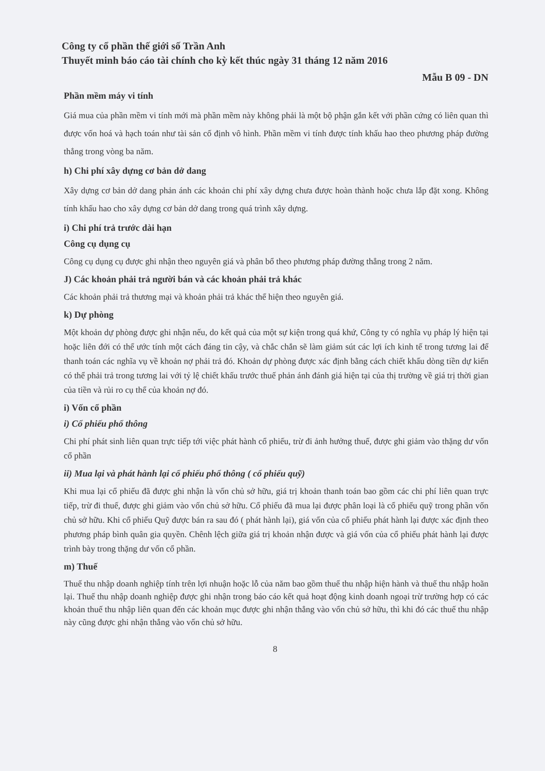Công ty cổ phần thế giới số Trần Anh
Thuyết minh báo cáo tài chính cho kỳ kết thúc ngày 31 tháng 12 năm 2016
Mẫu B 09 - DN
Phần mềm máy vi tính
Giá mua của phần mềm vi tính mới mà phần mềm này không phải là một bộ phận gắn kết với phần cứng có liên quan thì được vốn hoá và hạch toán như tài sản cố định vô hình. Phần mềm vi tính được tính khấu hao theo phương pháp đường thẳng trong vòng ba năm.
h) Chi phí xây dựng cơ bản dở dang
Xây dựng cơ bản dở dang phản ánh các khoản chi phí xây dựng chưa được hoàn thành hoặc chưa lắp đặt xong. Không tính khấu hao cho xây dựng cơ bản dở dang trong quá trình xây dựng.
i) Chi phí trả trước dài hạn
Công cụ dụng cụ
Công cụ dụng cụ được ghi nhận theo nguyên giá và phân bổ theo phương pháp đường thẳng trong 2 năm.
J) Các khoản phải trả người bán và các khoản phải trả khác
Các khoản phải trả thương mại và khoản phải trả khác thể hiện theo nguyên giá.
k) Dự phòng
Một khoản dự phòng được ghi nhận nếu, do kết quả của một sự kiện trong quá khứ, Công ty có nghĩa vụ pháp lý hiện tại hoặc liên đới có thể ước tính một cách đáng tin cậy, và chắc chắn sẽ làm giảm sút các lợi ích kinh tế trong tương lai để thanh toán các nghĩa vụ về khoản nợ phải trả đó. Khoản dự phòng được xác định bằng cách chiết khấu dòng tiền dự kiến có thể phải trả trong tương lai với tỷ lệ chiết khấu trước thuế phản ánh đánh giá hiện tại của thị trường về giá trị thời gian của tiền và rủi ro cụ thể của khoản nợ đó.
i) Vốn cổ phần
i) Cổ phiếu phổ thông
Chi phí phát sinh liên quan trực tiếp tới việc phát hành cổ phiếu, trừ đi ảnh hưởng thuế, được ghi giảm vào thặng dư vốn cổ phần
ii) Mua lại và phát hành lại cổ phiếu phổ thông ( cổ phiếu quỹ)
Khi mua lại cổ phiếu đã được ghi nhận là vốn chủ sở hữu, giá trị khoản thanh toán bao gồm các chi phí liên quan trực tiếp, trừ đi thuế, được ghi giảm vào vốn chủ sở hữu. Cổ phiếu đã mua lại được phân loại là cổ phiếu quỹ trong phần vốn chủ sở hữu. Khi cổ phiếu Quỹ được bán ra sau đó ( phát hành lại), giá vốn của cổ phiếu phát hành lại được xác định theo phương pháp bình quân gia quyền. Chênh lệch giữa giá trị khoản nhận được và giá vốn của cổ phiếu phát hành lại được trình bày trong thặng dư vốn cổ phần.
m) Thuế
Thuế thu nhập doanh nghiệp tính trên lợi nhuận hoặc lỗ của năm bao gồm thuế thu nhập hiện hành và thuế thu nhập hoãn lại. Thuế thu nhập doanh nghiệp được ghi nhận trong báo cáo kết quả hoạt động kinh doanh ngoại trừ trường hợp có các khoản thuế thu nhập liên quan đến các khoản mục được ghi nhận thẳng vào vốn chủ sở hữu, thì khi đó các thuế thu nhập này cũng được ghi nhận thẳng vào vốn chủ sở hữu.
8